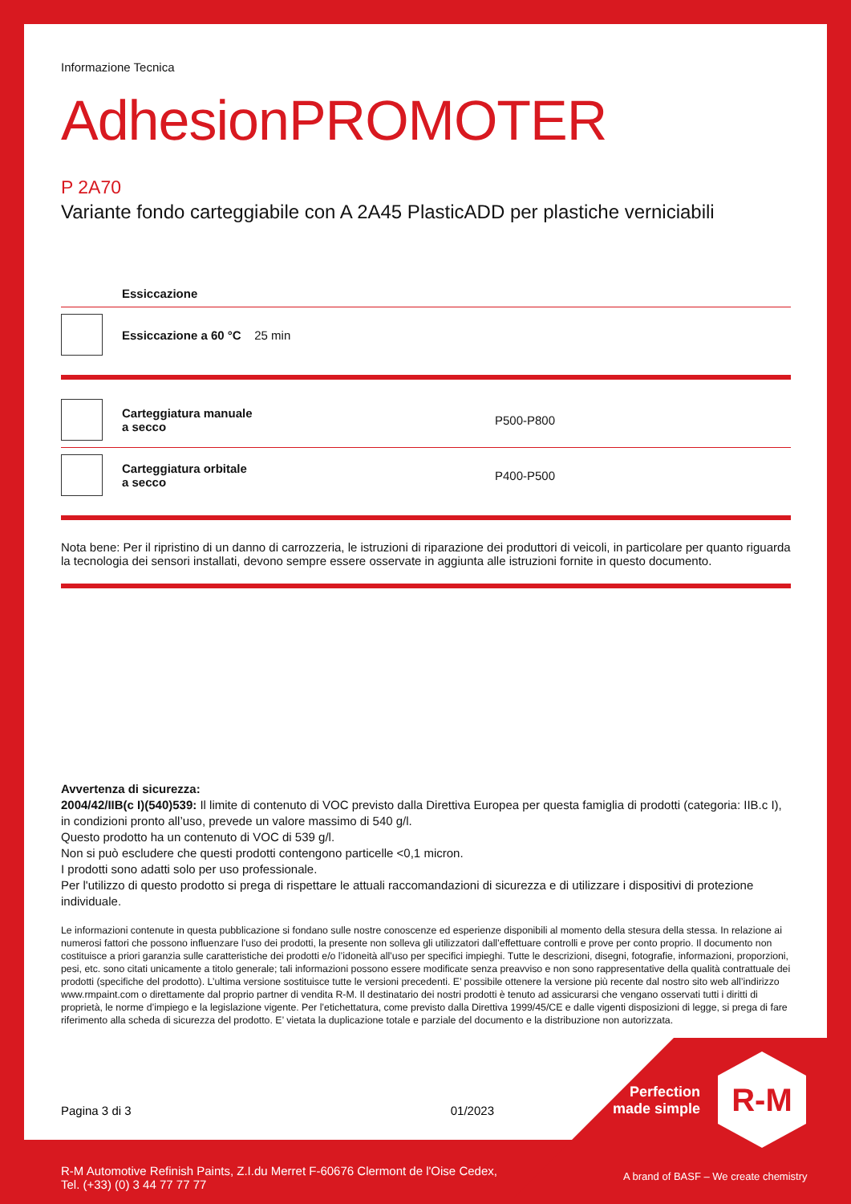Informazione Tecnica
AdhesionPROMOTER
P 2A70
Variante fondo carteggiabile con A 2A45 PlasticADD per plastiche verniciabili
| | Essiccazione | |
| | Essiccazione a 60 °C 25 min | |
| | Carteggiatura manuale a secco | P500-P800 |
| | Carteggiatura orbitale a secco | P400-P500 |
Nota bene: Per il ripristino di un danno di carrozzeria, le istruzioni di riparazione dei produttori di veicoli, in particolare per quanto riguarda la tecnologia dei sensori installati, devono sempre essere osservate in aggiunta alle istruzioni fornite in questo documento.
Avvertenza di sicurezza:
2004/42/IIB(c I)(540)539: Il limite di contenuto di VOC previsto dalla Direttiva Europea per questa famiglia di prodotti (categoria: IIB.c I), in condizioni pronto all’uso, prevede un valore massimo di 540 g/l.
Questo prodotto ha un contenuto di VOC di 539 g/l.
Non si può escludere che questi prodotti contengono particelle <0,1 micron.
I prodotti sono adatti solo per uso professionale.
Per l'utilizzo di questo prodotto si prega di rispettare le attuali raccomandazioni di sicurezza e di utilizzare i dispositivi di protezione individuale.
Le informazioni contenute in questa pubblicazione si fondano sulle nostre conoscenze ed esperienze disponibili al momento della stesura della stessa. In relazione ai numerosi fattori che possono influenzare l’uso dei prodotti, la presente non solleva gli utilizzatori dall’effettuare controlli e prove per conto proprio. Il documento non costituisce a priori garanzia sulle caratteristiche dei prodotti e/o l’idoneità all’uso per specifici impieghi. Tutte le descrizioni, disegni, fotografie, informazioni, proporzioni, pesi, etc. sono citati unicamente a titolo generale; tali informazioni possono essere modificate senza preavviso e non sono rappresentative della qualità contrattuale dei prodotti (specifiche del prodotto). L’ultima versione sostituisce tutte le versioni precedenti. E’ possibile ottenere la versione più recente dal nostro sito web all’indirizzo www.rmpaint.com o direttamente dal proprio partner di vendita R-M. Il destinatario dei nostri prodotti è tenuto ad assicurarsi che vengano osservati tutti i diritti di proprietà, le norme d’impiego e la legislazione vigente. Per l’etichettatura, come previsto dalla Direttiva 1999/45/CE e dalle vigenti disposizioni di legge, si prega di fare riferimento alla scheda di sicurezza del prodotto. E’ vietata la duplicazione totale e parziale del documento e la distribuzione non autorizzata.
Pagina 3 di 3 01/2023
Perfection made simple
R-M
R-M Automotive Refinish Paints, Z.I.du Merret F-60676 Clermont de l'Oise Cedex,
Tel. (+33) (0) 3 44 77 77 77
A brand of BASF – We create chemistry